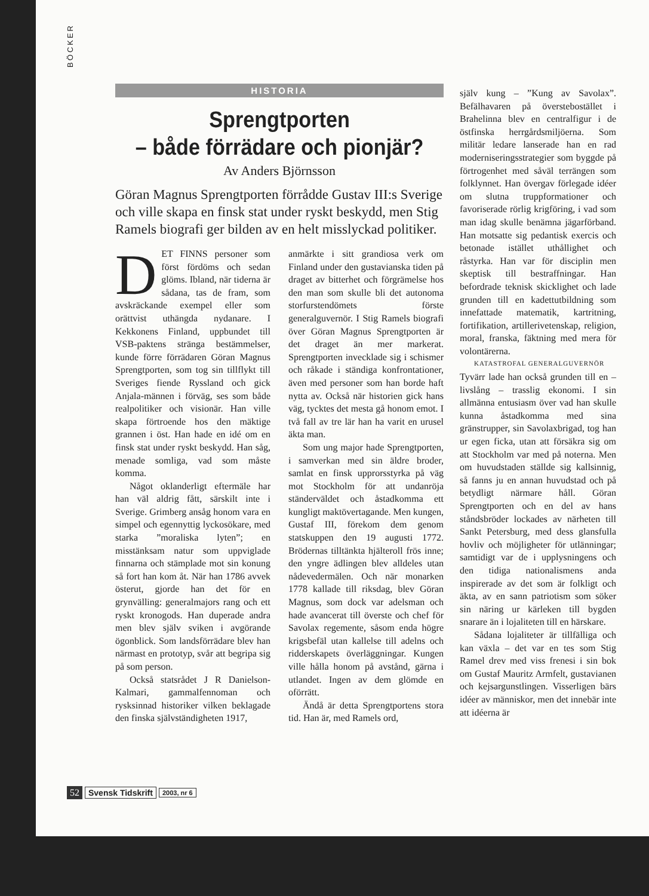BÖCKER
HISTORIA
Sprengtporten
– både förrädare och pionjär?
Av Anders Björnsson
Göran Magnus Sprengtporten förrådde Gustav III:s Sverige och ville skapa en finsk stat under ryskt beskydd, men Stig Ramels biografi ger bilden av en helt misslyckad politiker.
DET FINNS personer som först fördöms och sedan glöms. Ibland, när tiderna är sådana, tas de fram, som avskräckande exempel eller som orättvist uthängda nydanare. I Kekkonens Finland, uppbundet till VSB-paktens stränga bestämmelser, kunde förre förrädaren Göran Magnus Sprengtporten, som tog sin tillflykt till Sveriges fiende Ryssland och gick Anjala-männen i förväg, ses som både realpolitiker och visionär. Han ville skapa förtroende hos den mäktige grannen i öst. Han hade en idé om en finsk stat under ryskt beskydd. Han såg, menade somliga, vad som måste komma.
Något oklanderligt eftermäle har han väl aldrig fått, särskilt inte i Sverige. Grimberg ansåg honom vara en simpel och egennyttig lyckosökare, med starka ”moraliska lyten”; en misstänksam natur som uppviglade finnarna och stämplade mot sin konung så fort han kom åt. När han 1786 avvek österut, gjorde han det för en grynvälling: generalmajors rang och ett ryskt kronogods. Han duperade andra men blev själv sviken i avgörande ögonblick. Som landsförrädare blev han närmast en prototyp, svår att begripa sig på som person.
Också statsrådet J R Danielson-Kalmari, gammalfennoman och rysksinnad historiker vilken beklagade den finska självständigheten 1917,
anmärkte i sitt grandiosa verk om Finland under den gustavianska tiden på draget av bitterhet och förgrämelse hos den man som skulle bli det autonoma storfurstendömets förste generalguvernör. I Stig Ramels biografi över Göran Magnus Sprengtporten är det draget än mer markerat. Sprengtporten invecklade sig i schismer och råkade i ständiga konfrontationer, även med personer som han borde haft nytta av. Också när historien gick hans väg, tycktes det mesta gå honom emot. I två fall av tre lär han ha varit en urusel äkta man.
Som ung major hade Sprengtporten, i samverkan med sin äldre broder, samlat en finsk upprorsstyrka på väg mot Stockholm för att undanröja ständerväldet och åstadkomma ett kungligt maktövertagande. Men kungen, Gustaf III, förekom dem genom statskuppen den 19 augusti 1772. Brödernas tilltänkta hjälteroll frös inne; den yngre ädlingen blev alldeles utan nådevedermälen. Och när monarken 1778 kallade till riksdag, blev Göran Magnus, som dock var adelsman och hade avancerat till överste och chef för Savolax regemente, såsom enda högre krigsbefäl utan kallelse till adelns och ridderskapets överläggningar. Kungen ville hålla honom på avstånd, gärna i utlandet. Ingen av dem glömde en oförrätt.
Ändå är detta Sprengtportens stora tid. Han är, med Ramels ord,
själv kung – ”Kung av Savolax”. Befälhavaren på överstebostället i Brahelinna blev en centralfigur i de östfinska herrgårdsmiljöerna. Som militär ledare lanserade han en rad moderniseringsstrategier som byggde på förtrogenhet med såväl terrängen som folklynnet. Han övergav förlegade idéer om slutna truppformationer och favoriserade rörlig krigföring, i vad som man idag skulle benämna jägarförband. Han motsatte sig pedantisk exercis och betonade istället uthållighet och råstyrka. Han var för disciplin men skeptisk till bestraffningar. Han befordrade teknisk skicklighet och lade grunden till en kadettutbildning som innefattade matematik, kartritning, fortifikation, artillerivetenskap, religion, moral, franska, fäktning med mera för volontärerna.
KATASTROFAL GENERALGUVERNÖR
Tyvärr lade han också grunden till en – livslång – trasslig ekonomi. I sin allmänna entusiasm över vad han skulle kunna åstadkomma med sina gränstrupper, sin Savolaxbrigad, tog han ur egen ficka, utan att försäkra sig om att Stockholm var med på noterna. Men om huvudstaden ställde sig kallsinnig, så fanns ju en annan huvudstad och på betydligt närmare håll. Göran Sprengtporten och en del av hans ståndsbröder lockades av närheten till Sankt Petersburg, med dess glansfulla hovliv och möjligheter för utlänningar; samtidigt var de i upplysningens och den tidiga nationalismens anda inspirerade av det som är folkligt och äkta, av en sann patriotism som söker sin näring ur kärleken till bygden snarare än i lojaliteten till en härskare.
Sådana lojaliteter är tillfälliga och kan växla – det var en tes som Stig Ramel drev med viss frenesi i sin bok om Gustaf Mauritz Armfelt, gustavianen och kejsargunstlingen. Visserligen bärs idéer av människor, men det innebär inte att idéerna är
52 Svensk Tidskrift 2003, nr 6